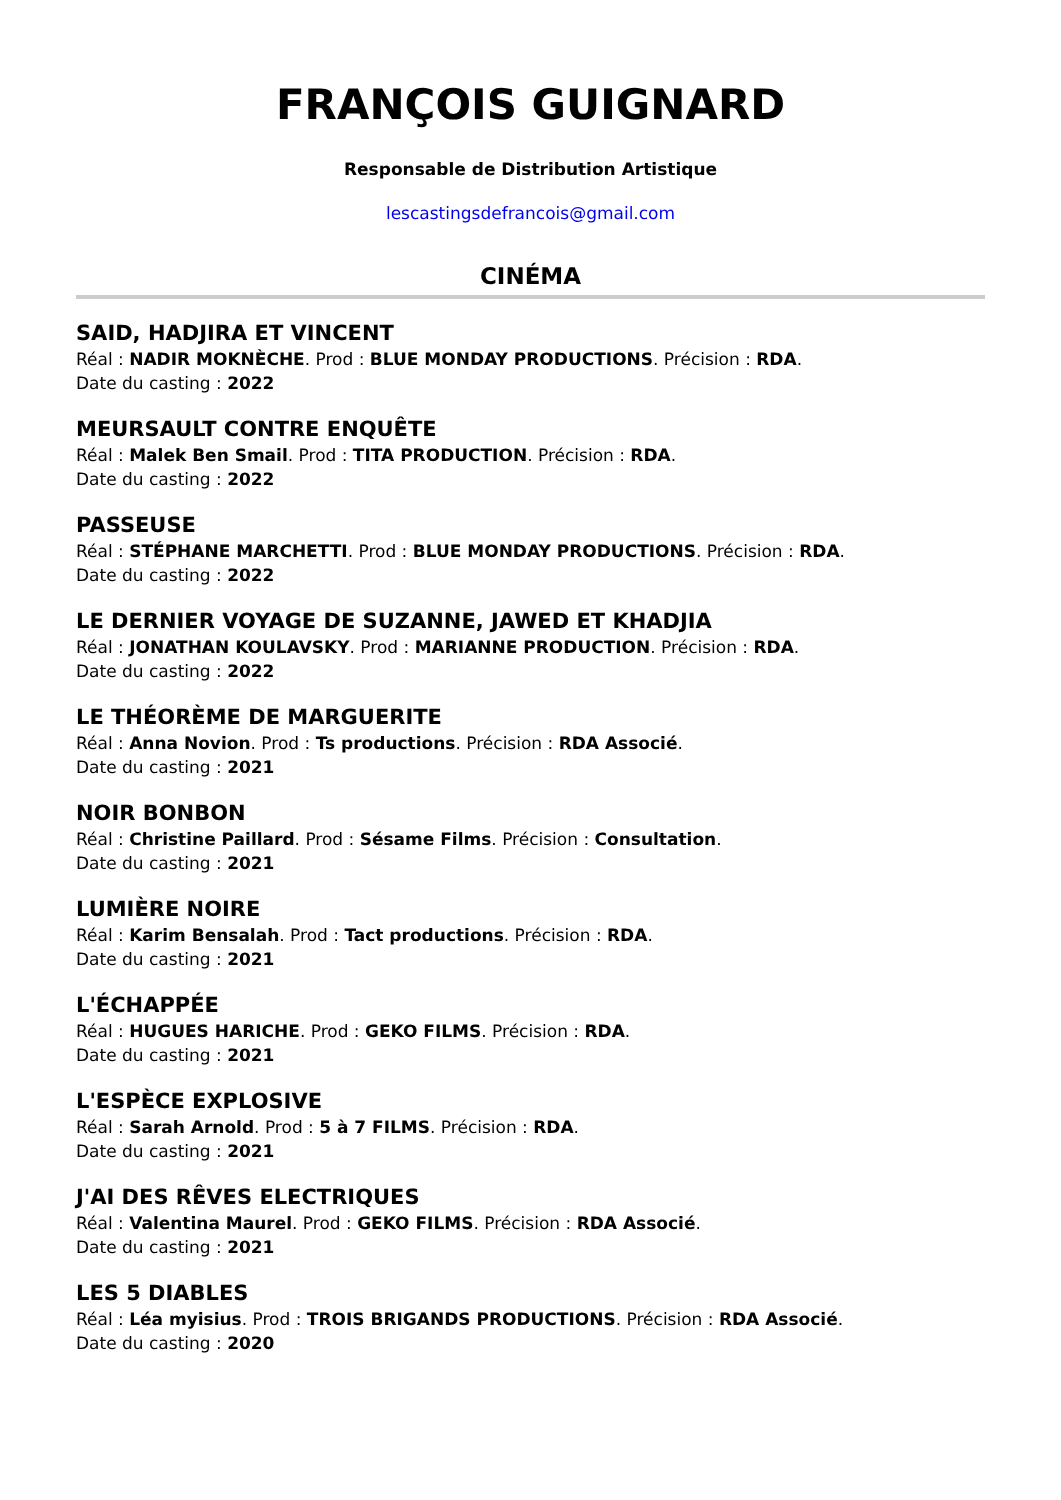FRANÇOIS GUIGNARD
Responsable de Distribution Artistique
lescastingsdefrancois@gmail.com
CINÉMA
SAID, HADJIRA ET VINCENT
Réal : NADIR MOKNÈCHE. Prod : BLUE MONDAY PRODUCTIONS. Précision : RDA.
Date du casting : 2022
MEURSAULT CONTRE ENQUÊTE
Réal : Malek Ben Smail. Prod : TITA PRODUCTION. Précision : RDA.
Date du casting : 2022
PASSEUSE
Réal : STÉPHANE MARCHETTI. Prod : BLUE MONDAY PRODUCTIONS. Précision : RDA.
Date du casting : 2022
LE DERNIER VOYAGE DE SUZANNE, JAWED ET KHADJIA
Réal : JONATHAN KOULAVSKY. Prod : MARIANNE PRODUCTION. Précision : RDA.
Date du casting : 2022
LE THÉORÈME DE MARGUERITE
Réal : Anna Novion. Prod : Ts productions. Précision : RDA Associé.
Date du casting : 2021
NOIR BONBON
Réal : Christine Paillard. Prod : Sésame Films. Précision : Consultation.
Date du casting : 2021
LUMIÈRE NOIRE
Réal : Karim Bensalah. Prod : Tact productions. Précision : RDA.
Date du casting : 2021
L'ÉCHAPPÉE
Réal : HUGUES HARICHE. Prod : GEKO FILMS. Précision : RDA.
Date du casting : 2021
L'ESPÈCE EXPLOSIVE
Réal : Sarah Arnold. Prod : 5 à 7 FILMS. Précision : RDA.
Date du casting : 2021
J'AI DES RÊVES ELECTRIQUES
Réal : Valentina Maurel. Prod : GEKO FILMS. Précision : RDA Associé.
Date du casting : 2021
LES 5 DIABLES
Réal : Léa myisius. Prod : TROIS BRIGANDS PRODUCTIONS. Précision : RDA Associé.
Date du casting : 2020